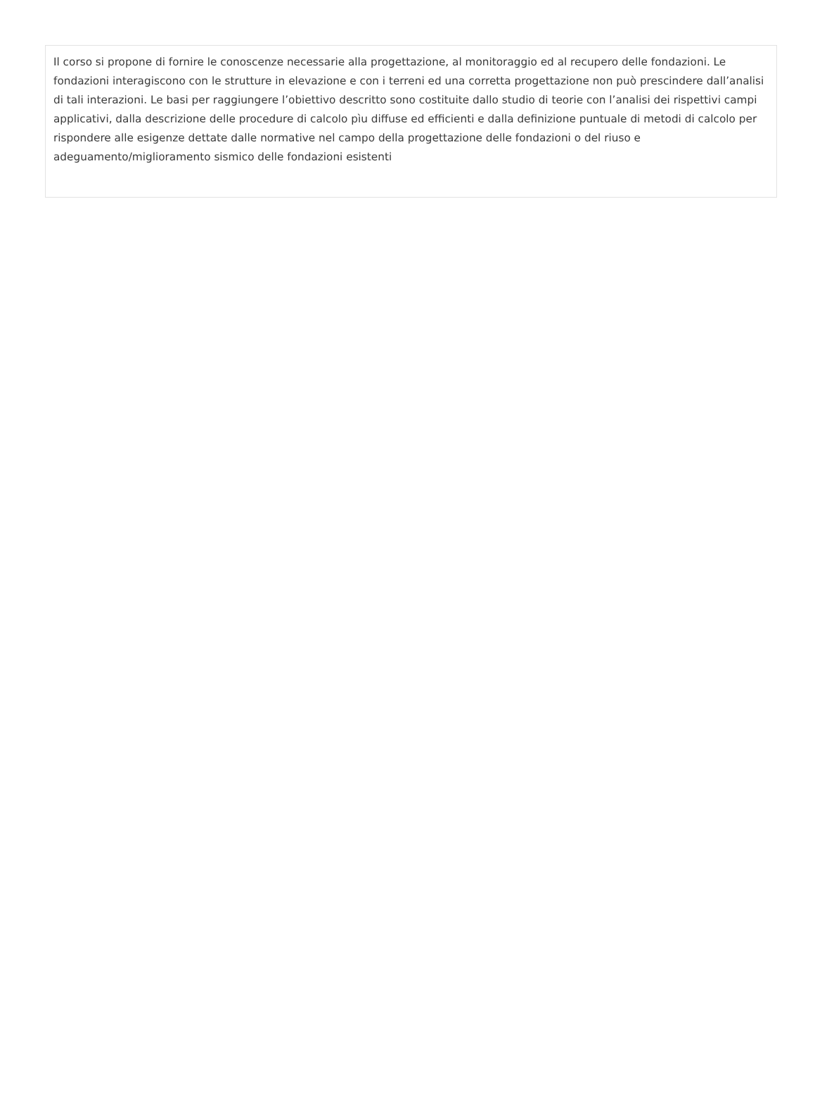Il corso si propone di fornire le conoscenze necessarie alla progettazione, al monitoraggio ed al recupero delle fondazioni. Le fondazioni interagiscono con le strutture in elevazione e con i terreni ed una corretta progettazione non può prescindere dall’analisi di tali interazioni. Le basi per raggiungere l’obiettivo descritto sono costituite dallo studio di teorie con l’analisi dei rispettivi campi applicativi, dalla descrizione delle procedure di calcolo pìu diffuse ed efficienti e dalla definizione puntuale di metodi di calcolo per rispondere alle esigenze dettate dalle normative nel campo della progettazione delle fondazioni o del riuso e adeguamento/miglioramento sismico delle fondazioni esistenti